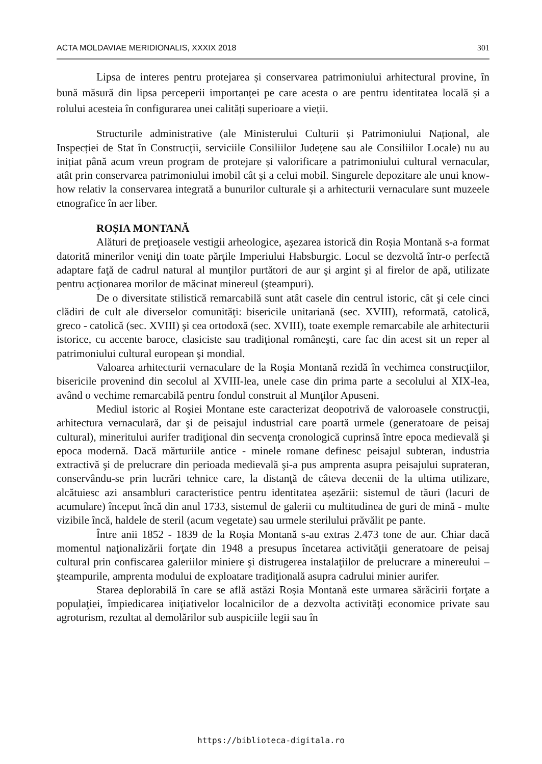ACTA MOLDAVIAE MERIDIONALIS, XXXIX 2018 301
Lipsa de interes pentru protejarea și conservarea patrimoniului arhitectural provine, în bună măsură din lipsa perceperii importanței pe care acesta o are pentru identitatea locală și a rolului acesteia în configurarea unei calități superioare a vieții.
Structurile administrative (ale Ministerului Culturii și Patrimoniului Național, ale Inspecției de Stat în Construcții, serviciile Consiliilor Județene sau ale Consiliilor Locale) nu au inițiat până acum vreun program de protejare și valorificare a patrimoniului cultural vernacular, atât prin conservarea patrimoniului imobil cât și a celui mobil. Singurele depozitare ale unui know-how relativ la conservarea integrată a bunurilor culturale și a arhitecturii vernaculare sunt muzeele etnografice în aer liber.
ROȘIA MONTANĂ
Alături de preţioasele vestigii arheologice, aşezarea istorică din Roșia Montană s-a format datorită minerilor veniţi din toate părţile Imperiului Habsburgic. Locul se dezvoltă într-o perfectă adaptare faţă de cadrul natural al munţilor purtători de aur şi argint şi al firelor de apă, utilizate pentru acţionarea morilor de măcinat minereul (şteampuri).
De o diversitate stilistică remarcabilă sunt atât casele din centrul istoric, cât şi cele cinci clădiri de cult ale diverselor comunităţi: bisericile unitariană (sec. XVIII), reformată, catolică, greco - catolică (sec. XVIII) şi cea ortodoxă (sec. XVIII), toate exemple remarcabile ale arhitecturii istorice, cu accente baroce, clasiciste sau tradiţional româneşti, care fac din acest sit un reper al patrimoniului cultural european şi mondial.
Valoarea arhitecturii vernaculare de la Roşia Montană rezidă în vechimea construcţiilor, bisericile provenind din secolul al XVIII-lea, unele case din prima parte a secolului al XIX-lea, având o vechime remarcabilă pentru fondul construit al Munţilor Apuseni.
Mediul istoric al Roşiei Montane este caracterizat deopotrivă de valoroasele construcţii, arhitectura vernaculară, dar şi de peisajul industrial care poartă urmele (generatoare de peisaj cultural), mineritului aurifer tradiţional din secvenţa cronologică cuprinsă între epoca medievală şi epoca modernă. Dacă mărturiile antice - minele romane definesc peisajul subteran, industria extractivă şi de prelucrare din perioada medievală şi-a pus amprenta asupra peisajului suprateran, conservându-se prin lucrări tehnice care, la distanţă de câteva decenii de la ultima utilizare, alcătuiesc azi ansambluri caracteristice pentru identitatea așezării: sistemul de tăuri (lacuri de acumulare) început încă din anul 1733, sistemul de galerii cu multitudinea de guri de mină - multe vizibile încă, haldele de steril (acum vegetate) sau urmele sterilului prăvălit pe pante.
Între anii 1852 - 1839 de la Roșia Montană s-au extras 2.473 tone de aur. Chiar dacă momentul naţionalizării forţate din 1948 a presupus încetarea activităţii generatoare de peisaj cultural prin confiscarea galeriilor miniere şi distrugerea instalaţiilor de prelucrare a minereului – şteampurile, amprenta modului de exploatare tradiţională asupra cadrului minier aurifer.
Starea deplorabilă în care se află astăzi Roșia Montană este urmarea sărăcirii forţate a populaţiei, împiedicarea iniţiativelor localnicilor de a dezvolta activităţi economice private sau agroturism, rezultat al demolărilor sub auspiciile legii sau în
https://biblioteca-digitala.ro